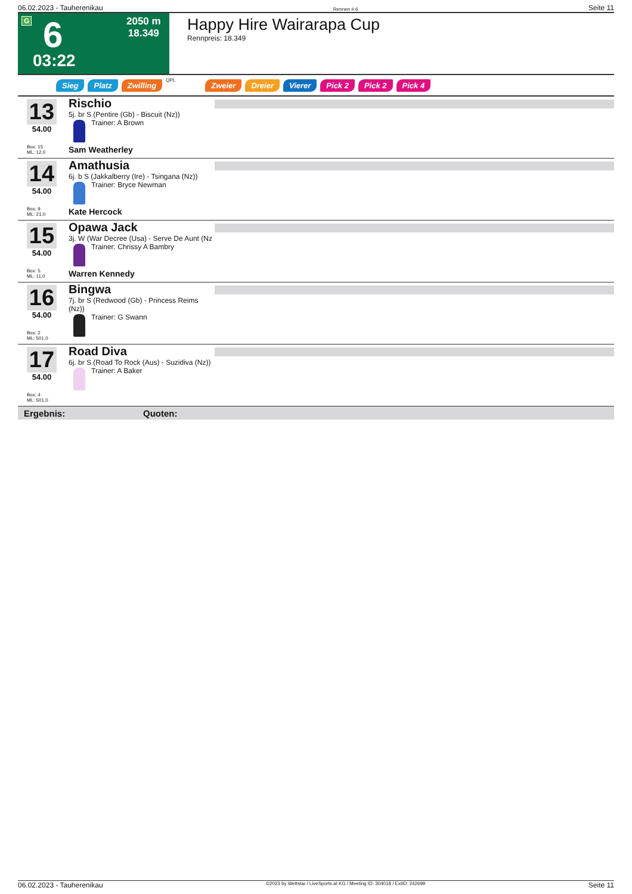06.02.2023 - Tauherenikau Rennen # 6 Seite 11
G 6 2050 m
18.349
03:22
Happy Hire Wairarapa Cup
Rennpreis: 18.349
Sieg Platz Zwilling QPL Zweier Dreier Vierer Pick 2 Pick 2 Pick 4
13
54.00
Box: 15
ML: 12,0
Rischio
5j. br S (Pentire (Gb) - Biscuit (Nz))
Trainer: A Brown
Sam Weatherley
14
54.00
Box: 9
ML: 21,0
Amathusia
6j. b S (Jakkalberry (Ire) - Tsingana (Nz))
Trainer: Bryce Newman
Kate Hercock
15
54.00
Box: 5
ML: 11,0
Opawa Jack
3j. W (War Decree (Usa) - Serve De Aunt (Nz
Trainer: Chrissy A Bambry
Warren Kennedy
16
54.00
Box: 2
ML: 501,0
Bingwa
7j. br S (Redwood (Gb) - Princess Reims (Nz))
Trainer: G Swann
17
54.00
Box: 4
ML: 501,0
Road Diva
6j. br S (Road To Rock (Aus) - Suzidiva (Nz))
Trainer: A Baker
Ergebnis: Quoten:
06.02.2023 - Tauherenikau ©2023 by Wettstar / LiveSports.at KG / Meeting ID: 304018 / ExtID: 242699 Seite 11